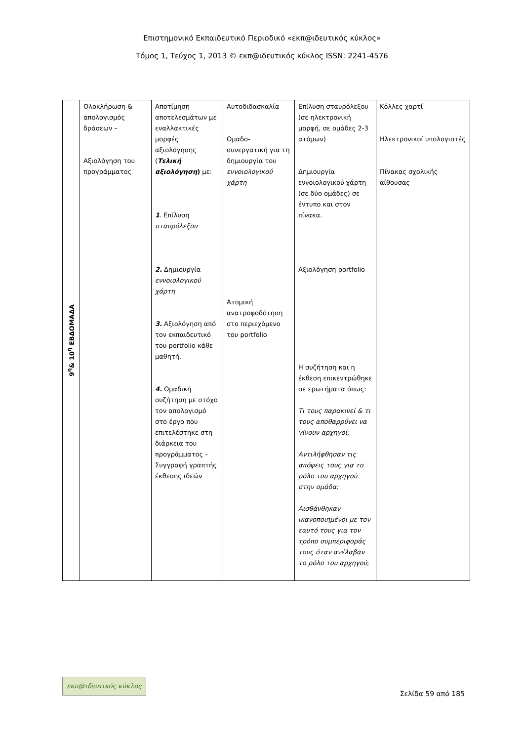Επιστημονικό Εκπαιδευτικό Περιοδικό «εκπ@ιδευτικός κύκλος»
Τόμος 1, Τεύχος 1, 2013 © εκπ@ιδευτικός κύκλος ISSN: 2241-4576
| 9<sup>η</sup>& 10<sup>η</sup> ΕΒΔΟΜΑΔΑ | Ολοκλήρωση & απολογισμός δράσεων – Αξιολόγηση του προγράμματος | Αποτίμηση αποτελεσμάτων με εναλλακτικές μορφές αξιολόγησης ( Τελική αξιολόγηση ) με: 1 . Επίλυση σταυρόλεξου 2. Δημιουργία εννοιολογικού χάρτη 3. Αξιολόγηση από τον εκπαιδευτικό του portfolio κάθε μαθητή. 4. Ομαδική συζήτηση με στόχο τον απολογισμό στο έργο που επιτελέστηκε στη διάρκεια του προγράμματος - Συγγραφή γραπτής έκθεσης ιδεών | Αυτοδιδασκαλία Ομαδο-συνεργατική για τη δημιουργία του εννοιολογικού χάρτη Ατομική ανατροφοδότηση στο περιεχόμενο του portfolio | Επίλυση σταυρόλεξου (σε ηλεκτρονική μορφή, σε ομάδες 2-3 ατόμων) Δημιουργία εννοιολογικού χάρτη (σε δύο ομάδες) σε έντυπο και στον πίνακα. Αξιολόγηση portfolio Η συζήτηση και η έκθεση επικεντρώθηκε σε ερωτήματα όπως: Τι τους παρακινεί & τι τους αποθαρρύνει να γίνουν αρχηγοί; Αντιλήφθησαν τις απόψεις τους για το ρόλο του αρχηγού στην ομάδα; Αισθάνθηκαν ικανοποιημένοι με τον εαυτό τους για τον τρόπο συμπεριφοράς τους όταν ανέλαβαν το ρόλο του αρχηγού ; | Κόλλες χαρτί Ηλεκτρονικοί υπολογιστές Πίνακας σχολικής αίθουσας |
εκπ@ιδευτικός κύκλος
Σελίδα 59 από 185